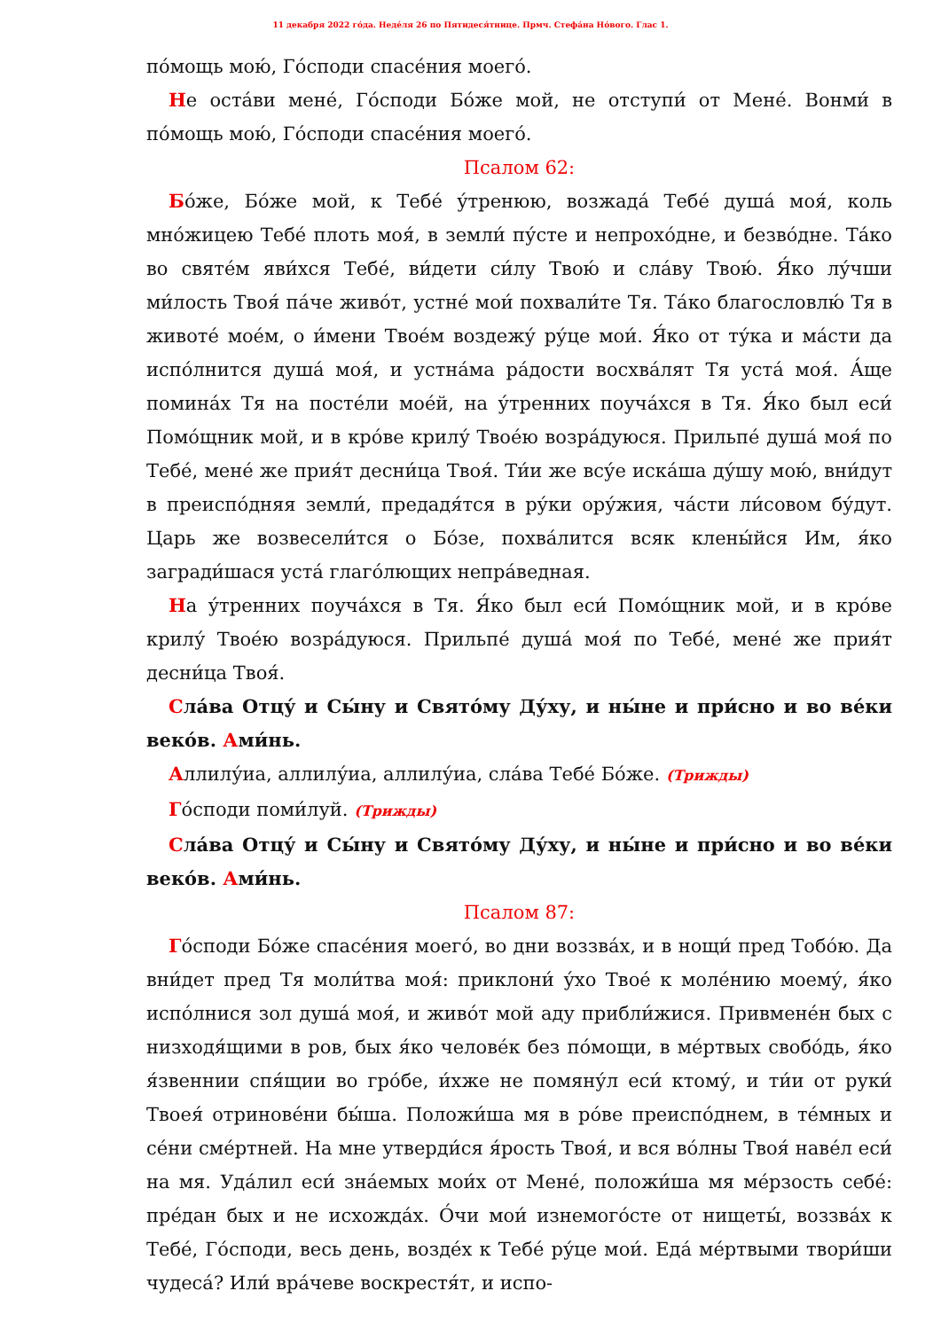11 декабря 2022 го́да. Неде́ля 26 по Пятидеся́тнице. Прмч. Стефа́на Но́вого. Глас 1.
по́мощь мою́, Го́споди спасе́ния моего́.
Не оста́ви мене́, Го́споди Бо́же мой, не отступи́ от Мене́. Вонми́ в по́мощь мою́, Го́споди спасе́ния моего́.
Псалом 62:
Бо́же, Бо́же мой, к Тебе́ у́тренюю, возжада́ Тебе́ душа́ моя́, коль мно́жицею Тебе́ плоть моя́, в земли́ пу́сте и непрохо́дне, и безво́дне. Та́ко во святе́м яви́хся Тебе́, ви́дети си́лу Твою́ и сла́ву Твою́. Я́ко лу́чши ми́лость Твоя́ па́че живо́т, устне́ мои́ похвали́те Тя. Та́ко благословлю́ Тя в животе́ мое́м, о и́мени Твое́м воздежу́ ру́це мои́. Я́ко от ту́ка и ма́сти да испо́лнится душа́ моя́, и устна́ма ра́дости восхва́лят Тя уста́ моя́. А́ще помина́х Тя на посте́ли мое́й, на у́тренних поуча́хся в Тя. Я́ко был еси́ Помо́щник мой, и в кро́ве крилу́ Твое́ю возра́дуюся. Прильпе́ душа́ моя́ по Тебе́, мене́ же прия́т десни́ца Твоя́. Ти́и же всу́е иска́ша ду́шу мою́, вни́дут в преиспо́дняя земли́, предадя́тся в ру́ки ору́жия, ча́сти ли́совом бу́дут. Царь же возвесели́тся о Бо́зе, похва́лится всяк клены́йся Им, я́ко загради́шася уста́ глаго́лющих непра́ведная.
На у́тренних поуча́хся в Тя. Я́ко был еси́ Помо́щник мой, и в кро́ве крилу́ Твое́ю возра́дуюся. Прильпе́ душа́ моя́ по Тебе́, мене́ же прия́т десни́ца Твоя́.
Сла́ва Отцу́ и Сы́ну и Свято́му Ду́ху, и ны́не и при́сно и во ве́ки веко́в. Ами́нь.
Аллилу́иа, аллилу́иа, аллилу́иа, сла́ва Тебе́ Бо́же. (Трижды)
Го́споди поми́луй. (Трижды)
Сла́ва Отцу́ и Сы́ну и Свято́му Ду́ху, и ны́не и при́сно и во ве́ки веко́в. Ами́нь.
Псалом 87:
Го́споди Бо́же спасе́ния моего́, во дни воззва́х, и в нощи́ пред Тобо́ю. Да вни́дет пред Тя моли́тва моя́: приклони́ у́хо Твое́ к моле́нию моему́, я́ко испо́лнися зол душа́ моя́, и живо́т мой аду прибли́жися. Привмене́н бых с низходя́щими в ров, бых я́ко челове́к без по́мощи, в ме́ртвых свобо́дь, я́ко я́звеннии спя́щии во гро́бе, и́хже не помяну́л еси́ ктому́, и ти́и от руки́ Твоея́ отринове́ни бы́ша. Положи́ша мя в ро́ве преиспо́днем, в те́мных и се́ни сме́ртней. На мне утверди́ся я́рость Твоя́, и вся во́лны Твоя́ наве́л еси́ на мя. Уда́лил еси́ зна́емых мои́х от Мене́, положи́ша мя ме́рзость себе́: пре́дан бых и не исхожда́х. О́чи мои́ изнемого́сте от нищеты́, воззва́х к Тебе́, Го́споди, весь день, возде́х к Тебе́ ру́це мои́. Еда́ ме́ртвыми твори́ши чудеса́? Или́ вра́чеве воскрестя́т, и испо-